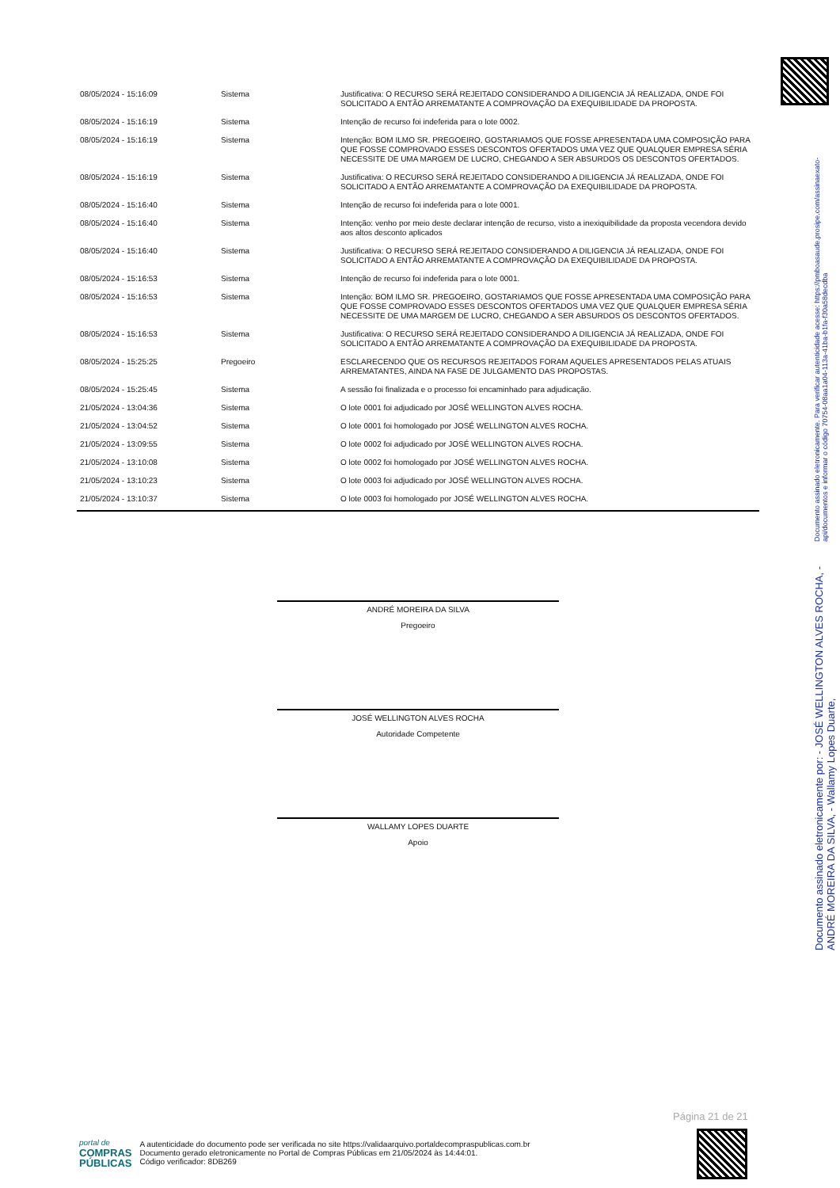| 08/05/2024 - 15:16:09 | Sistema | Justificativa: O RECURSO SERÁ REJEITADO CONSIDERANDO A DILIGENCIA JÁ REALIZADA, ONDE FOI SOLICITADO A ENTÃO ARREMATANTE A COMPROVAÇÃO DA EXEQUIBILIDADE DA PROPOSTA. |
| 08/05/2024 - 15:16:19 | Sistema | Intenção de recurso foi indeferida para o lote 0002. |
| 08/05/2024 - 15:16:19 | Sistema | Intenção: BOM ILMO SR. PREGOEIRO, GOSTARIAMOS QUE FOSSE APRESENTADA UMA COMPOSIÇÃO PARA QUE FOSSE COMPROVADO ESSES DESCONTOS OFERTADOS UMA VEZ QUE QUALQUER EMPRESA SÉRIA NECESSITE DE UMA MARGEM DE LUCRO, CHEGANDO A SER ABSURDOS OS DESCONTOS OFERTADOS. |
| 08/05/2024 - 15:16:19 | Sistema | Justificativa: O RECURSO SERÁ REJEITADO CONSIDERANDO A DILIGENCIA JÁ REALIZADA, ONDE FOI SOLICITADO A ENTÃO ARREMATANTE A COMPROVAÇÃO DA EXEQUIBILIDADE DA PROPOSTA. |
| 08/05/2024 - 15:16:40 | Sistema | Intenção de recurso foi indeferida para o lote 0001. |
| 08/05/2024 - 15:16:40 | Sistema | Intenção: venho por meio deste declarar intenção de recurso, visto a inexiquibilidade da proposta vecendora devido aos altos desconto aplicados |
| 08/05/2024 - 15:16:40 | Sistema | Justificativa: O RECURSO SERÁ REJEITADO CONSIDERANDO A DILIGENCIA JÁ REALIZADA, ONDE FOI SOLICITADO A ENTÃO ARREMATANTE A COMPROVAÇÃO DA EXEQUIBILIDADE DA PROPOSTA. |
| 08/05/2024 - 15:16:53 | Sistema | Intenção de recurso foi indeferida para o lote 0001. |
| 08/05/2024 - 15:16:53 | Sistema | Intenção: BOM ILMO SR. PREGOEIRO, GOSTARIAMOS QUE FOSSE APRESENTADA UMA COMPOSIÇÃO PARA QUE FOSSE COMPROVADO ESSES DESCONTOS OFERTADOS UMA VEZ QUE QUALQUER EMPRESA SÉRIA NECESSITE DE UMA MARGEM DE LUCRO, CHEGANDO A SER ABSURDOS OS DESCONTOS OFERTADOS. |
| 08/05/2024 - 15:16:53 | Sistema | Justificativa: O RECURSO SERÁ REJEITADO CONSIDERANDO A DILIGENCIA JÁ REALIZADA, ONDE FOI SOLICITADO A ENTÃO ARREMATANTE A COMPROVAÇÃO DA EXEQUIBILIDADE DA PROPOSTA. |
| 08/05/2024 - 15:25:25 | Pregoeiro | ESCLARECENDO QUE OS RECURSOS REJEITADOS FORAM AQUELES APRESENTADOS PELAS ATUAIS ARREMATANTES, AINDA NA FASE DE JULGAMENTO DAS PROPOSTAS. |
| 08/05/2024 - 15:25:45 | Sistema | A sessão foi finalizada e o processo foi encaminhado para adjudicação. |
| 21/05/2024 - 13:04:36 | Sistema | O lote 0001 foi adjudicado por JOSÉ WELLINGTON ALVES ROCHA. |
| 21/05/2024 - 13:04:52 | Sistema | O lote 0001 foi homologado por JOSÉ WELLINGTON ALVES ROCHA. |
| 21/05/2024 - 13:09:55 | Sistema | O lote 0002 foi adjudicado por JOSÉ WELLINGTON ALVES ROCHA. |
| 21/05/2024 - 13:10:08 | Sistema | O lote 0002 foi homologado por JOSÉ WELLINGTON ALVES ROCHA. |
| 21/05/2024 - 13:10:23 | Sistema | O lote 0003 foi adjudicado por JOSÉ WELLINGTON ALVES ROCHA. |
| 21/05/2024 - 13:10:37 | Sistema | O lote 0003 foi homologado por JOSÉ WELLINGTON ALVES ROCHA. |
ANDRÉ MOREIRA DA SILVA
Pregoeiro
JOSÉ WELLINGTON ALVES ROCHA
Autoridade Competente
WALLAMY LOPES DUARTE
Apoio
Documento assinado eletronicamente por: - JOSÉ WELLINGTON ALVES ROCHA, - ANDRÉ MOREIRA DA SILVA, - Wallamy Lopes Duarte,
Documento assinado eletronicamente. Para verificar autenticidade acesse: https://pmboasaude.prosipe.com/assinaexato-api/documentos e informar o código 70754-08aa1a04-113a-41ba-b1fa-f30a58decdba
Página 21 de 21
portal de
COMPRAS
PÚBLICAS
A autenticidade do documento pode ser verificada no site https://validaarquivo.portaldecompraspublicas.com.br
Documento gerado eletronicamente no Portal de Compras Públicas em 21/05/2024 às 14:44:01.
Código verificador: 8DB269